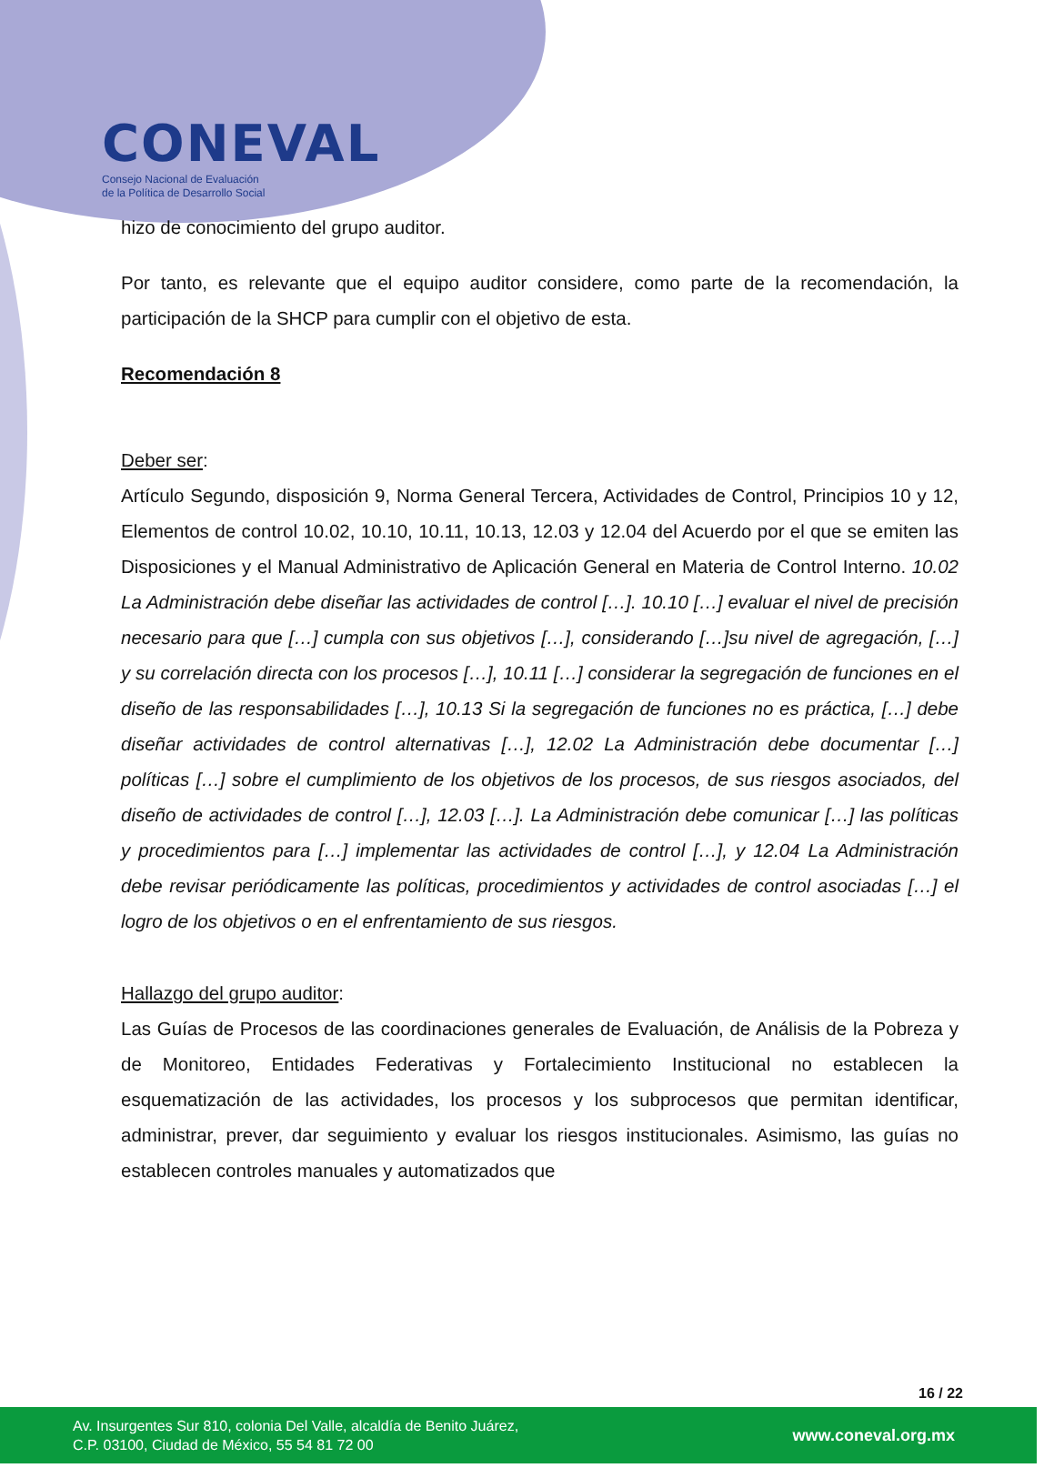CONEVAL
Consejo Nacional de Evaluación
de la Política de Desarrollo Social
hizo de conocimiento del grupo auditor.
Por tanto, es relevante que el equipo auditor considere, como parte de la recomendación, la participación de la SHCP para cumplir con el objetivo de esta.
Recomendación 8
Deber ser:
Artículo Segundo, disposición 9, Norma General Tercera, Actividades de Control, Principios 10 y 12, Elementos de control 10.02, 10.10, 10.11, 10.13, 12.03 y 12.04 del Acuerdo por el que se emiten las Disposiciones y el Manual Administrativo de Aplicación General en Materia de Control Interno. 10.02 La Administración debe diseñar las actividades de control […]. 10.10 […] evaluar el nivel de precisión necesario para que […] cumpla con sus objetivos […], considerando […]su nivel de agregación, […] y su correlación directa con los procesos […], 10.11 […] considerar la segregación de funciones en el diseño de las responsabilidades […], 10.13 Si la segregación de funciones no es práctica, […] debe diseñar actividades de control alternativas […], 12.02 La Administración debe documentar […] políticas […] sobre el cumplimiento de los objetivos de los procesos, de sus riesgos asociados, del diseño de actividades de control […], 12.03 […]. La Administración debe comunicar […] las políticas y procedimientos para […] implementar las actividades de control […], y 12.04 La Administración debe revisar periódicamente las políticas, procedimientos y actividades de control asociadas […] el logro de los objetivos o en el enfrentamiento de sus riesgos.
Hallazgo del grupo auditor:
Las Guías de Procesos de las coordinaciones generales de Evaluación, de Análisis de la Pobreza y de Monitoreo, Entidades Federativas y Fortalecimiento Institucional no establecen la esquematización de las actividades, los procesos y los subprocesos que permitan identificar, administrar, prever, dar seguimiento y evaluar los riesgos institucionales. Asimismo, las guías no establecen controles manuales y automatizados que
16 / 22
Av. Insurgentes Sur 810, colonia Del Valle, alcaldía de Benito Juárez,
C.P. 03100, Ciudad de México, 55 54 81 72 00
www.coneval.org.mx